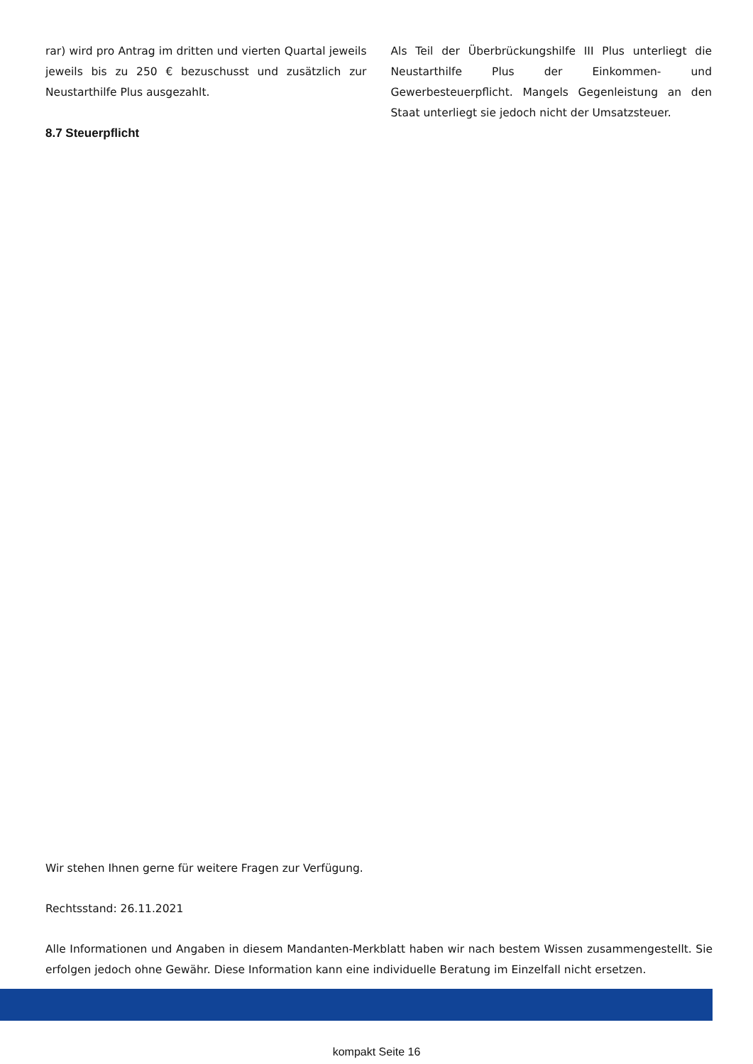rar) wird pro Antrag im dritten und vierten Quartal jeweils jeweils bis zu 250 € bezuschusst und zusätzlich zur Neustarthilfe Plus ausgezahlt.
8.7 Steuerpflicht
Als Teil der Überbrückungshilfe III Plus unterliegt die Neustarthilfe Plus der Einkommen- und Gewerbesteuerpflicht. Mangels Gegenleistung an den Staat unterliegt sie jedoch nicht der Umsatzsteuer.
Wir stehen Ihnen gerne für weitere Fragen zur Verfügung.
Rechtsstand: 26.11.2021
Alle Informationen und Angaben in diesem Mandanten-Merkblatt haben wir nach bestem Wissen zusammengestellt. Sie erfolgen jedoch ohne Gewähr. Diese Information kann eine individuelle Beratung im Einzelfall nicht ersetzen.
kompakt Seite 16